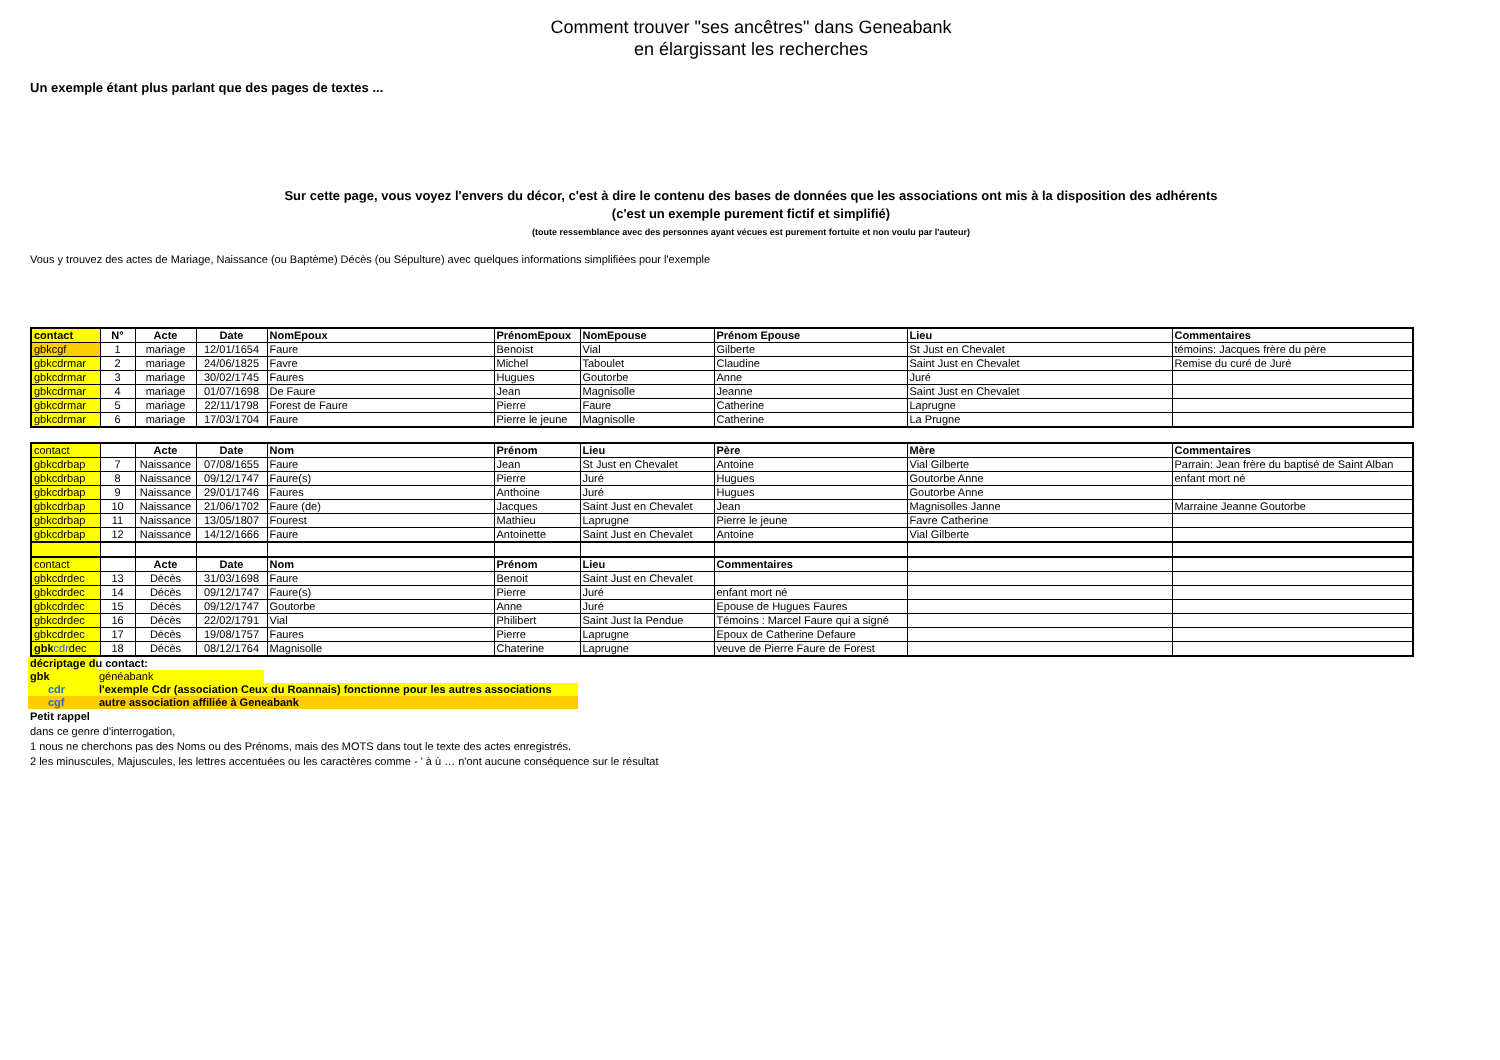Comment trouver "ses ancêtres" dans Geneabank
en élargissant les recherches
Un exemple étant plus parlant que des pages de textes ...
Sur cette page, vous voyez l'envers du décor, c'est à dire le contenu des bases de données que les associations ont mis à la disposition des adhérents
(c'est un exemple purement fictif et simplifié)
(toute ressemblance avec des personnes ayant vécues est purement fortuite et non voulu par l'auteur)
Vous y trouvez des actes de Mariage, Naissance (ou Baptème) Décès (ou Sépulture) avec quelques informations simplifiées pour l'exemple
| contact | N° | Acte | Date | NomEpoux | PrénomEpoux | NomEpouse | Prénom Epouse | Lieu | Commentaires |
| --- | --- | --- | --- | --- | --- | --- | --- | --- | --- |
| gbkcgf | 1 | mariage | 12/01/1654 | Faure | Benoist | Vial | Gilberte | St Just en Chevalet | témoins: Jacques frère du père |
| gbkcdrmar | 2 | mariage | 24/06/1825 | Favre | Michel | Taboulet | Claudine | Saint Just en Chevalet | Remise du curé de Juré |
| gbkcdrmar | 3 | mariage | 30/02/1745 | Faures | Hugues | Goutorbe | Anne | Juré | |
| gbkcdrmar | 4 | mariage | 01/07/1698 | De Faure | Jean | Magnisolle | Jeanne | Saint Just en Chevalet | |
| gbkcdrmar | 5 | mariage | 22/11/1798 | Forest de Faure | Pierre | Faure | Catherine | Laprugne | |
| gbkcdrmar | 6 | mariage | 17/03/1704 | Faure | Pierre le jeune | Magnisolle | Catherine | La Prugne | |
| contact | | Acte | Date | Nom | Prénom | Lieu | Père | Mère | Commentaires |
| --- | --- | --- | --- | --- | --- | --- | --- | --- | --- |
| gbkcdrbap | 7 | Naissance | 07/08/1655 | Faure | Jean | St Just en Chevalet | Antoine | Vial Gilberte | Parrain: Jean frère du baptisé de Saint Alban |
| gbkcdrbap | 8 | Naissance | 09/12/1747 | Faure(s) | Pierre | Juré | Hugues | Goutorbe Anne | enfant mort né |
| gbkcdrbap | 9 | Naissance | 29/01/1746 | Faures | Anthoine | Juré | Hugues | Goutorbe Anne | |
| gbkcdrbap | 10 | Naissance | 21/06/1702 | Faure (de) | Jacques | Saint Just en Chevalet | Jean | Magnisolles Janne | Marraine Jeanne Goutorbe |
| gbkcdrbap | 11 | Naissance | 13/05/1807 | Fourest | Mathieu | Laprugne | Pierre le jeune | Favre Catherine | |
| gbkcdrbap | 12 | Naissance | 14/12/1666 | Faure | Antoinette | Saint Just en Chevalet | Antoine | Vial Gilberte | |
| contact | | Acte | Date | Nom | Prénom | Lieu | Commentaires | | |
| gbkcdrdec | 13 | Décès | 31/03/1698 | Faure | Benoit | Saint Just en Chevalet | | | |
| gbkcdrdec | 14 | Décès | 09/12/1747 | Faure(s) | Pierre | Juré | enfant mort né | | |
| gbkcdrdec | 15 | Décès | 09/12/1747 | Goutorbe | Anne | Juré | Epouse de Hugues Faures | | |
| gbkcdrdec | 16 | Décès | 22/02/1791 | Vial | Philibert | Saint Just la Pendue | Témoins : Marcel Faure qui a signé | | |
| gbkcdrdec | 17 | Décès | 19/08/1757 | Faures | Pierre | Laprugne | Epoux de Catherine Defaure | | |
| gbk cdr dec | 18 | Décès | 08/12/1764 | Magnisolle | Chaterine | Laprugne | veuve de Pierre Faure de Forest | | |
| décriptage du contact: | |
| gbk | généabank |
| cdr | l'exemple Cdr (association Ceux du Roannais) fonctionne pour les autres associations |
| cgf | autre association affiliée à Geneabank |
Petit rappel
dans ce genre d'interrogation,
1 nous ne cherchons pas des Noms ou des Prénoms, mais des MOTS dans tout le texte des actes enregistrés.
2 les minuscules, Majuscules, les lettres accentuées ou les caractères comme - ' à ù … n'ont aucune conséquence sur le résultat